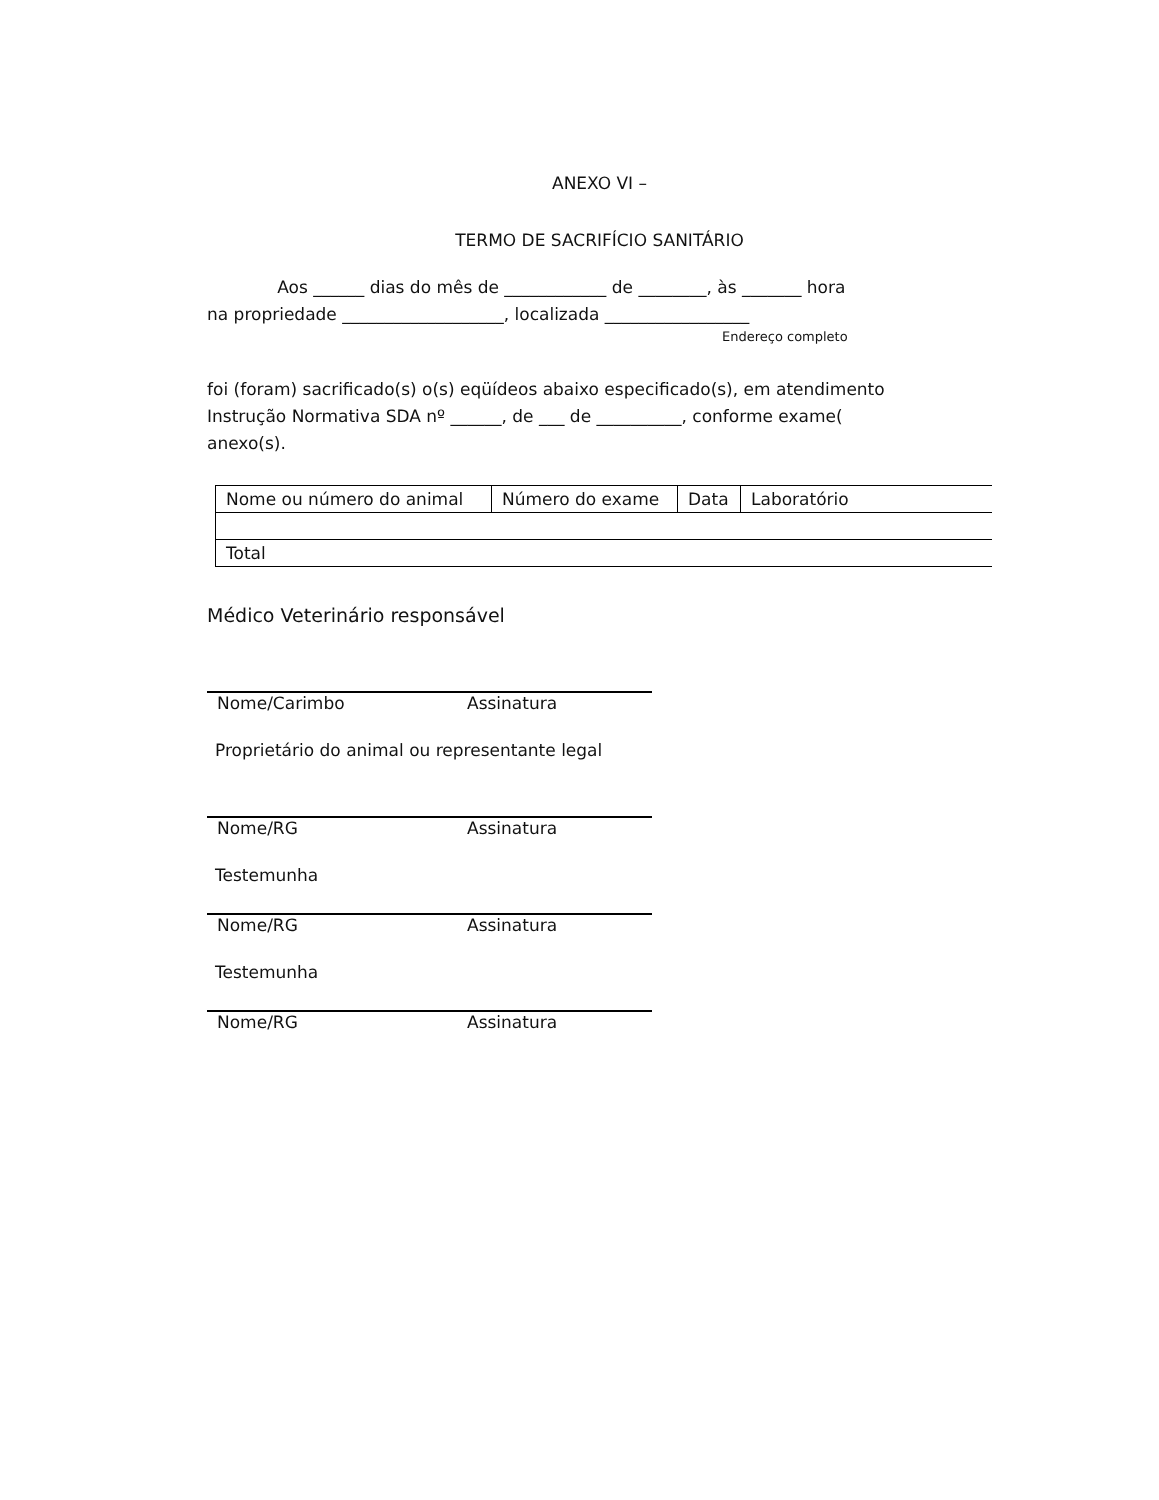ANEXO VI –
TERMO DE SACRIFÍCIO SANITÁRIO
Aos ______ dias do mês de ____________ de ________, às _______ hora
na propriedade ___________________, localizada _________________
Endereço completo
foi (foram) sacrificado(s) o(s) eqüídeos abaixo especificado(s), em atendimento
Instrução Normativa SDA nº ______, de ___ de __________, conforme exame(
anexo(s).
| Nome ou número do animal | Número do exame | Data | Laboratório |
| Total | | | |
Médico Veterinário responsável
Nome/Carimbo Assinatura
Proprietário do animal ou representante legal
Nome/RG Assinatura
Testemunha
Nome/RG Assinatura
Testemunha
Nome/RG Assinatura